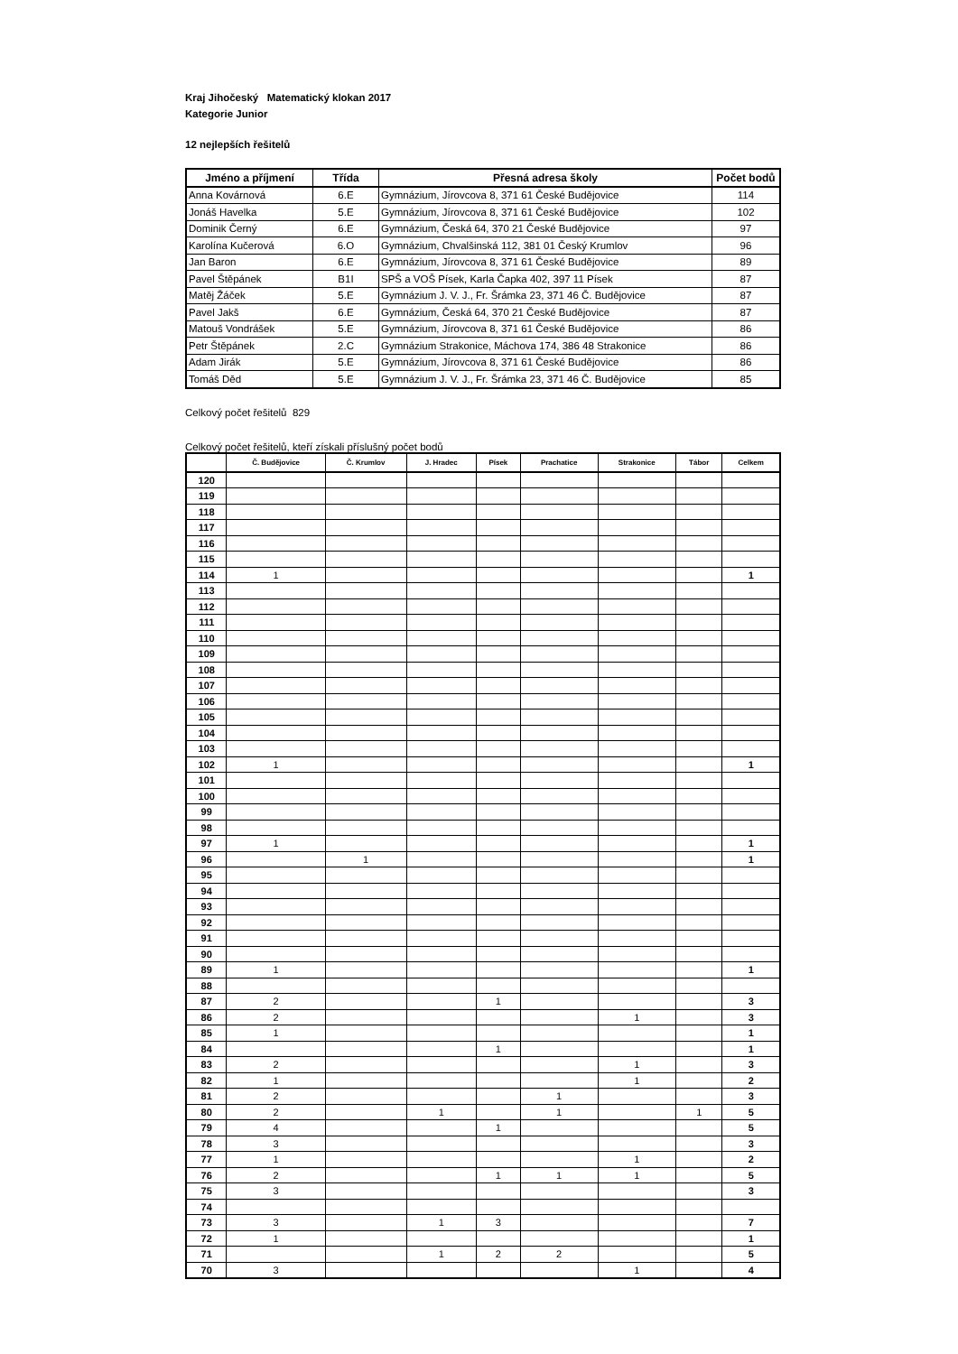Kraj Jihočeský Matematický klokan 2017
Kategorie Junior
12 nejlepších řešitelů
| Jméno a příjmení | Třída | Přesná adresa školy | Počet bodů |
| --- | --- | --- | --- |
| Anna Kovárnová | 6.E | Gymnázium, Jírovcova 8, 371 61 České Budějovice | 114 |
| Jonáš Havelka | 5.E | Gymnázium, Jírovcova 8, 371 61 České Budějovice | 102 |
| Dominik Černý | 6.E | Gymnázium, Česká 64, 370 21 České Budějovice | 97 |
| Karolína Kučerová | 6.O | Gymnázium, Chvalšinská 112, 381 01 Český Krumlov | 96 |
| Jan Baron | 6.E | Gymnázium, Jírovcova 8, 371 61 České Budějovice | 89 |
| Pavel Štěpánek | B1I | SPŠ a VOŠ Písek, Karla Čapka 402, 397 11 Písek | 87 |
| Matěj Žáček | 5.E | Gymnázium J. V. J., Fr. Šrámka 23, 371 46 Č. Budějovice | 87 |
| Pavel Jakš | 6.E | Gymnázium, Česká 64, 370 21 České Budějovice | 87 |
| Matouš Vondrášek | 5.E | Gymnázium, Jírovcova 8, 371 61 České Budějovice | 86 |
| Petr Štěpánek | 2.C | Gymnázium Strakonice, Máchova 174, 386 48 Strakonice | 86 |
| Adam Jirák | 5.E | Gymnázium, Jírovcova 8, 371 61 České Budějovice | 86 |
| Tomáš Děd | 5.E | Gymnázium J. V. J., Fr. Šrámka 23, 371 46 Č. Budějovice | 85 |
Celkový počet řešitelů 829
Celkový počet řešitelů, kteří získali příslušný počet bodů
| | Č. Budějovice | Č. Krumlov | J. Hradec | Písek | Prachatice | Strakonice | Tábor | Celkem |
| --- | --- | --- | --- | --- | --- | --- | --- | --- |
| 120 | | | | | | | | |
| 119 | | | | | | | | |
| 118 | | | | | | | | |
| 117 | | | | | | | | |
| 116 | | | | | | | | |
| 115 | | | | | | | | |
| 114 | 1 | | | | | | | 1 |
| 113 | | | | | | | | |
| 112 | | | | | | | | |
| 111 | | | | | | | | |
| 110 | | | | | | | | |
| 109 | | | | | | | | |
| 108 | | | | | | | | |
| 107 | | | | | | | | |
| 106 | | | | | | | | |
| 105 | | | | | | | | |
| 104 | | | | | | | | |
| 103 | | | | | | | | |
| 102 | 1 | | | | | | | 1 |
| 101 | | | | | | | | |
| 100 | | | | | | | | |
| 99 | | | | | | | | |
| 98 | | | | | | | | |
| 97 | 1 | | | | | | | 1 |
| 96 | | 1 | | | | | | 1 |
| 95 | | | | | | | | |
| 94 | | | | | | | | |
| 93 | | | | | | | | |
| 92 | | | | | | | | |
| 91 | | | | | | | | |
| 90 | | | | | | | | |
| 89 | 1 | | | | | | | 1 |
| 88 | | | | | | | | |
| 87 | 2 | | | 1 | | | | 3 |
| 86 | 2 | | | | | 1 | | 3 |
| 85 | 1 | | | | | | | 1 |
| 84 | | | | 1 | | | | 1 |
| 83 | 2 | | | | | 1 | | 3 |
| 82 | 1 | | | | | 1 | | 2 |
| 81 | 2 | | | | 1 | | | 3 |
| 80 | 2 | | 1 | | 1 | | 1 | 5 |
| 79 | 4 | | | 1 | | | | 5 |
| 78 | 3 | | | | | | | 3 |
| 77 | 1 | | | | | 1 | | 2 |
| 76 | 2 | | | 1 | 1 | 1 | | 5 |
| 75 | 3 | | | | | | | 3 |
| 74 | | | | | | | | |
| 73 | 3 | | 1 | 3 | | | | 7 |
| 72 | 1 | | | | | | | 1 |
| 71 | | | 1 | 2 | 2 | | | 5 |
| 70 | 3 | | | | | 1 | | 4 |